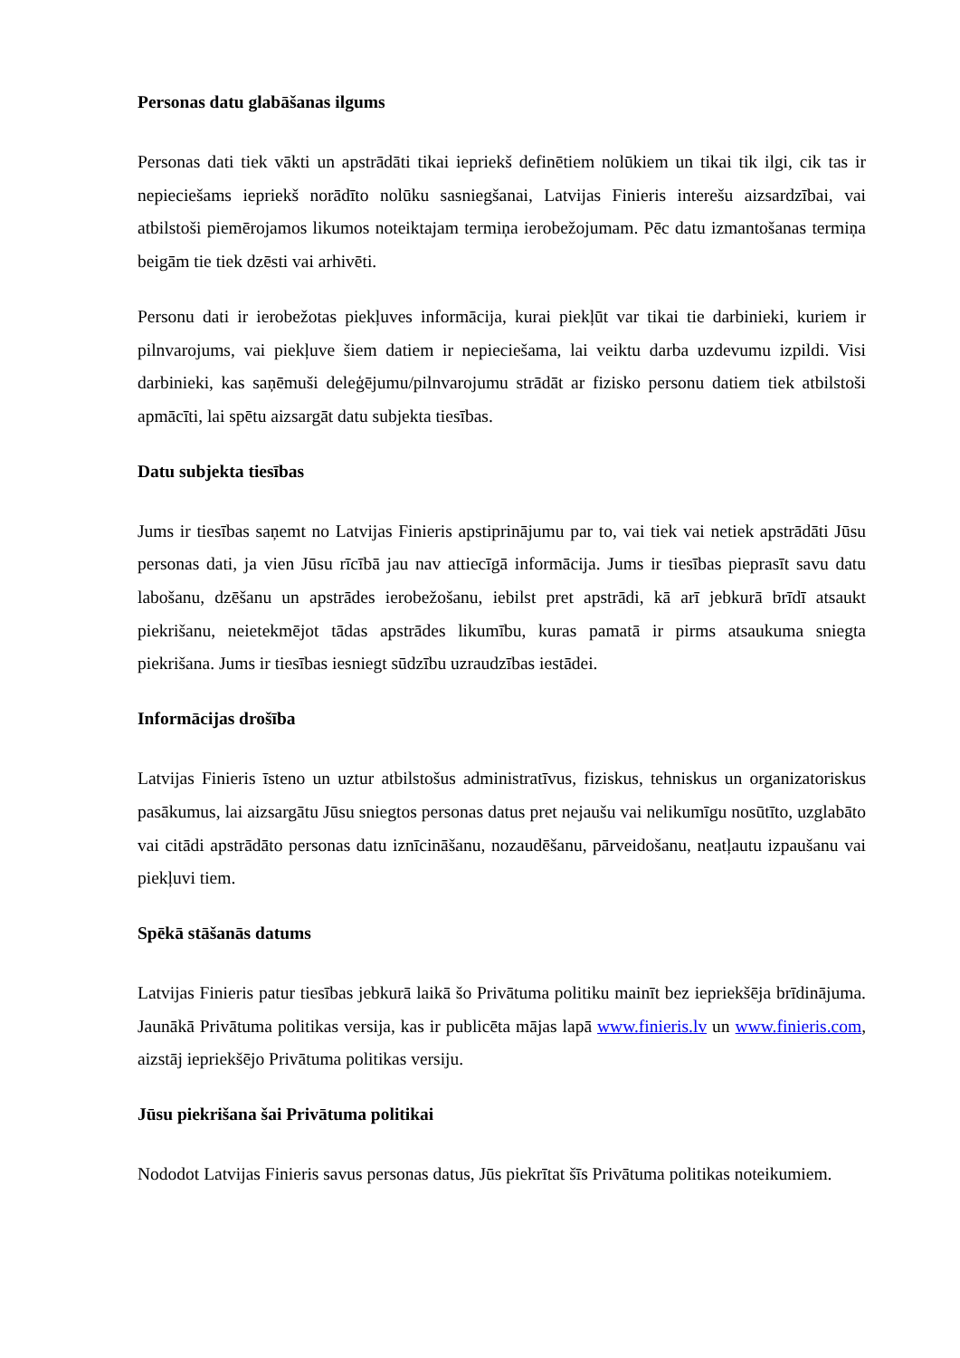Personas datu glabāšanas ilgums
Personas dati tiek vākti un apstrādāti tikai iepriekš definētiem nolūkiem un tikai tik ilgi, cik tas ir nepieciešams iepriekš norādīto nolūku sasniegšanai, Latvijas Finieris interešu aizsardzībai, vai atbilstoši piemērojamos likumos noteiktajam termiņa ierobežojumam. Pēc datu izmantošanas termiņa beigām tie tiek dzēsti vai arhivēti.
Personu dati ir ierobežotas piekļuves informācija, kurai piekļūt var tikai tie darbinieki, kuriem ir pilnvarojums, vai piekļuve šiem datiem ir nepieciešama, lai veiktu darba uzdevumu izpildi. Visi darbinieki, kas saņēmuši deleģējumu/pilnvarojumu strādāt ar fizisko personu datiem tiek atbilstoši apmācīti, lai spētu aizsargāt datu subjekta tiesības.
Datu subjekta tiesības
Jums ir tiesības saņemt no Latvijas Finieris apstiprinājumu par to, vai tiek vai netiek apstrādāti Jūsu personas dati, ja vien Jūsu rīcībā jau nav attiecīgā informācija. Jums ir tiesības pieprasīt savu datu labošanu, dzēšanu un apstrādes ierobežošanu, iebilst pret apstrādi, kā arī jebkurā brīdī atsaukt piekrišanu, neietekmējot tādas apstrādes likumību, kuras pamatā ir pirms atsaukuma sniegta piekrišana. Jums ir tiesības iesniegt sūdzību uzraudzības iestādei.
Informācijas drošība
Latvijas Finieris īsteno un uztur atbilstošus administratīvus, fiziskus, tehniskus un organizatoriskus pasākumus, lai aizsargātu Jūsu sniegtos personas datus pret nejaušu vai nelikumīgu nosūtīto, uzglabāto vai citādi apstrādāto personas datu iznīcināšanu, nozaudēšanu, pārveidošanu, neatļautu izpaušanu vai piekļuvi tiem.
Spēkā stāšanās datums
Latvijas Finieris patur tiesības jebkurā laikā šo Privātuma politiku mainīt bez iepriekšēja brīdinājuma. Jaunākā Privātuma politikas versija, kas ir publicēta mājas lapā www.finieris.lv un www.finieris.com, aizstāj iepriekšējo Privātuma politikas versiju.
Jūsu piekrišana šai Privātuma politikai
Nododot Latvijas Finieris savus personas datus, Jūs piekrītat šīs Privātuma politikas noteikumiem.